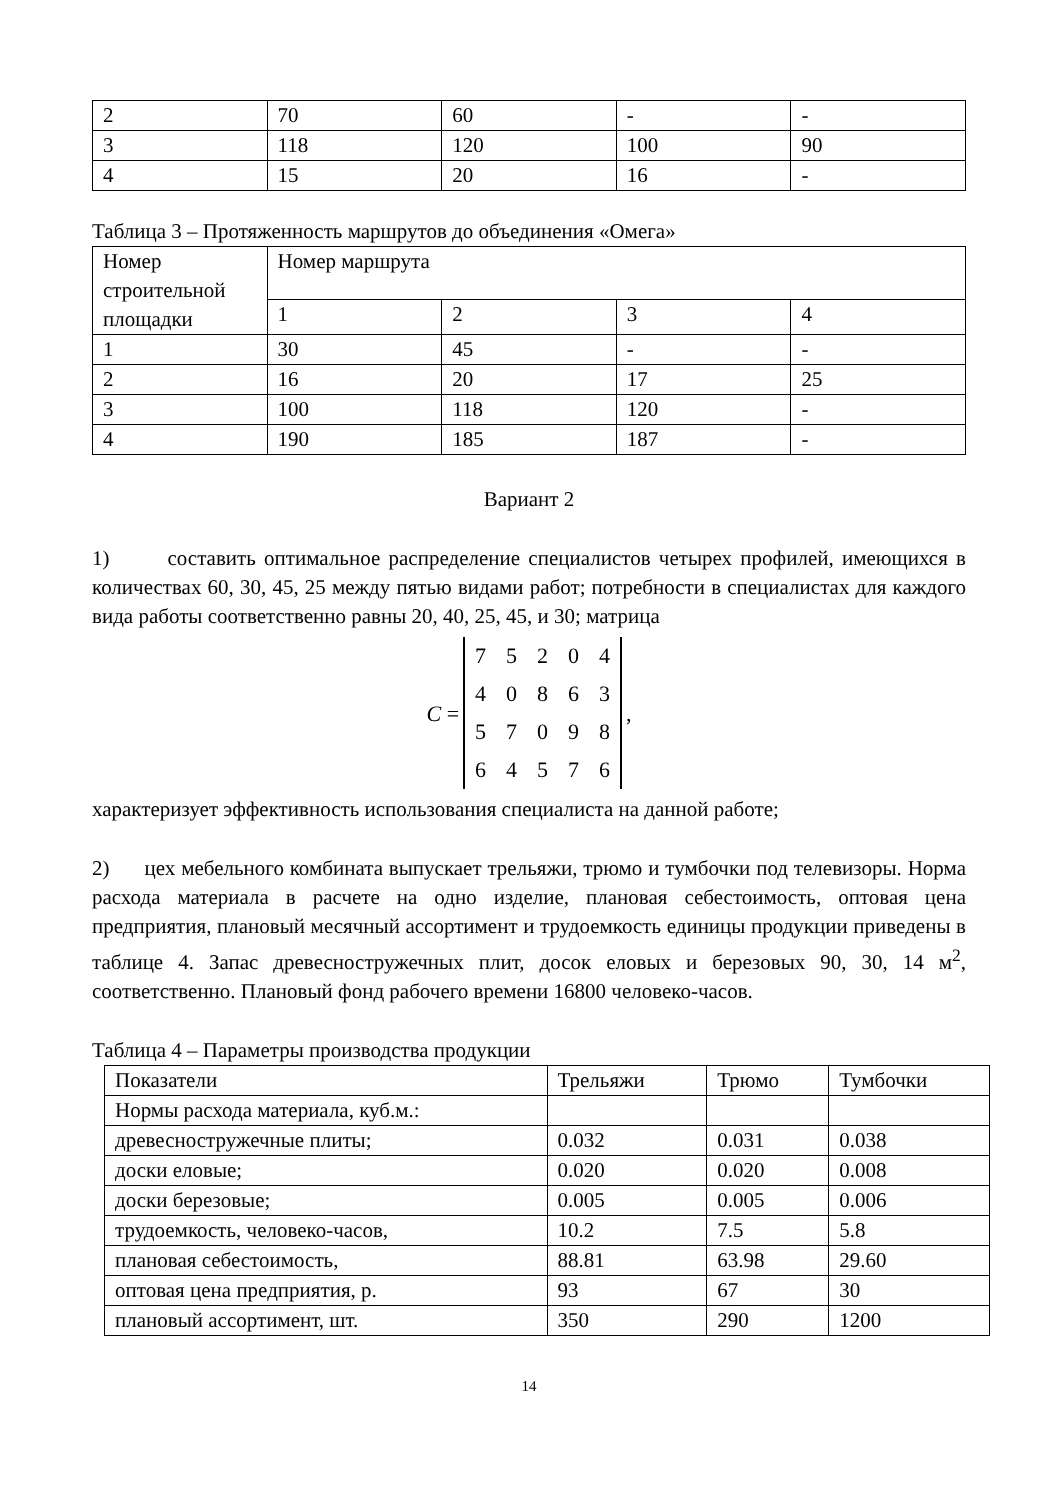| 2 | 70 | 60 | - | - |
| 3 | 118 | 120 | 100 | 90 |
| 4 | 15 | 20 | 16 | - |
Таблица 3 – Протяженность маршрутов до объединения «Омега»
| Номер строительной площадки | Номер маршрута | | | |
| | 1 | 2 | 3 | 4 |
| 1 | 30 | 45 | - | - |
| 2 | 16 | 20 | 17 | 25 |
| 3 | 100 | 118 | 120 | - |
| 4 | 190 | 185 | 187 | - |
Вариант 2
1) составить оптимальное распределение специалистов четырех профилей, имеющихся в количествах 60, 30, 45, 25 между пятью видами работ; потребности в специалистах для каждого вида работы соответственно равны 20, 40, 25, 45, и 30; матрица
C =
| 7 | 5 | 2 | 0 | 4 |
| 4 | 0 | 8 | 6 | 3 |
| 5 | 7 | 0 | 9 | 8 |
| 6 | 4 | 5 | 7 | 6 |
,
характеризует эффективность использования специалиста на данной работе;
2) цех мебельного комбината выпускает трельяжи, трюмо и тумбочки под телевизоры. Норма расхода материала в расчете на одно изделие, плановая себестоимость, оптовая цена предприятия, плановый месячный ассортимент и трудоемкость единицы продукции приведены в таблице 4. Запас древесностружечных плит, досок еловых и березовых 90, 30, 14 м<sup>2</sup>, соответственно. Плановый фонд рабочего времени 16800 человеко-часов.
Таблица 4 – Параметры производства продукции
| Показатели | Трельяжи | Трюмо | Тумбочки |
| --- | --- | --- | --- |
| Нормы расхода материала, куб.м.: | | | |
| древесностружечные плиты; | 0.032 | 0.031 | 0.038 |
| доски еловые; | 0.020 | 0.020 | 0.008 |
| доски березовые; | 0.005 | 0.005 | 0.006 |
| трудоемкость, человеко-часов, | 10.2 | 7.5 | 5.8 |
| плановая себестоимость, | 88.81 | 63.98 | 29.60 |
| оптовая цена предприятия, р. | 93 | 67 | 30 |
| плановый ассортимент, шт. | 350 | 290 | 1200 |
14